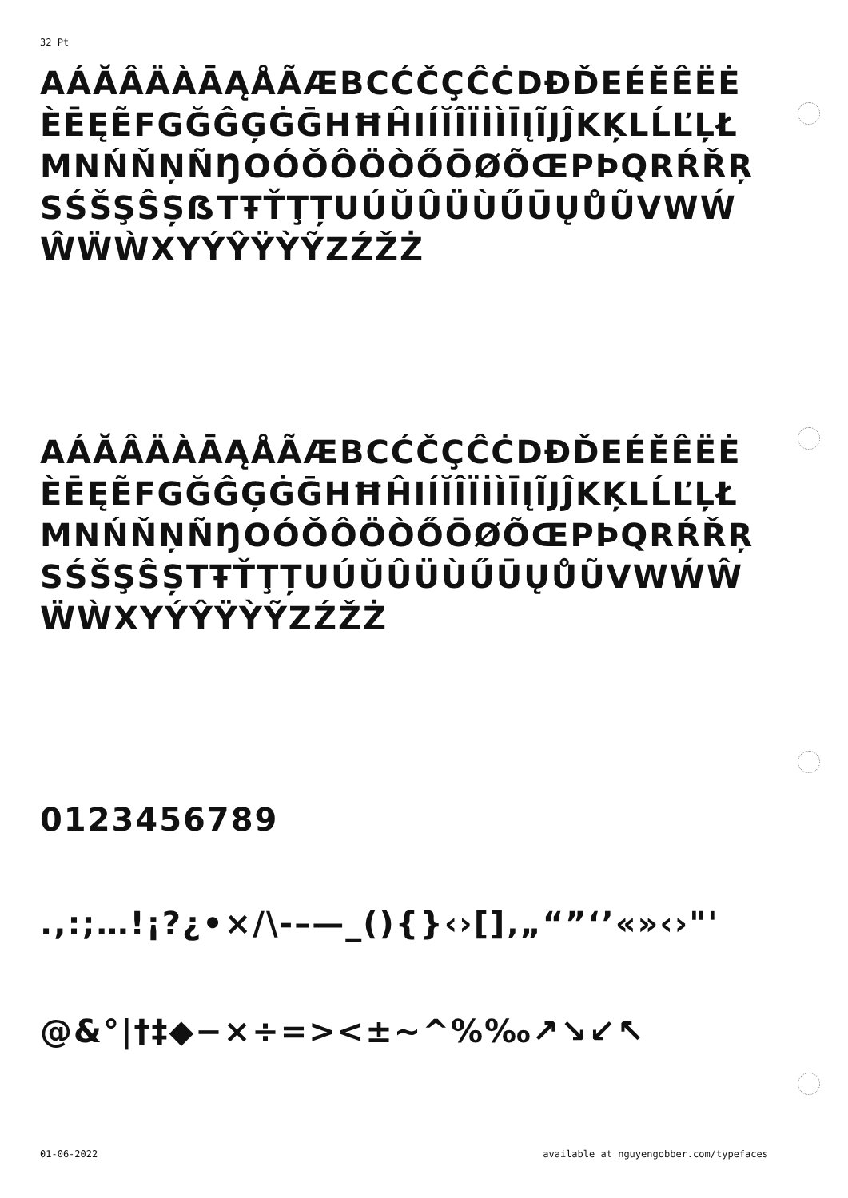32 Pt
AÁĂÂÄÀĀĄÅÃÆBCĆČÇĈĊDĐĎEÉĚÊËĖÈĒĘẼFGĞĜĢĠḠHĦĤIÍĬÎÏİÌĪĮĨJĴKĶLĹĽĻŁMNŃŇŅÑŊOÓŎÔÖÒŐŌØÕŒPÞQRŔŘŖSŚŠŞŜȘẞTŦŤŢȚUÚŬÛÜÙŰŪŲŮŨVWẂŴẄẀXYÝŶŸỲỸZŹŽŻ
AÁĂÂÄÀĀĄÅÃÆBCĆČÇĈĊDĐĎEÉĚÊËĖÈĒĘẼFGĞĜĢĠḠHĦĤIÍĬÎÏİÌĪĮĨJĴKĶLĹĽĻŁMNŃŇŅÑŊOÓŎÔÖÒŐŌØÕŒPÞQRŔŘŖSŚŠŞŜȘTŦŤŢȚUÚŬÛÜÙŰŪŲŮŨVWẂŴẄẀXYÝŶŸỲỸZŹŽŻ
0123456789
.,:;…!¡?¿•×/\-–—_(){}‹›[]‚„“”‘’«»‹›"'
@&°|†‡◆−×÷=><±~^%‰↗↘↙↖
01-06-2022 available at nguyengobber.com/typefaces